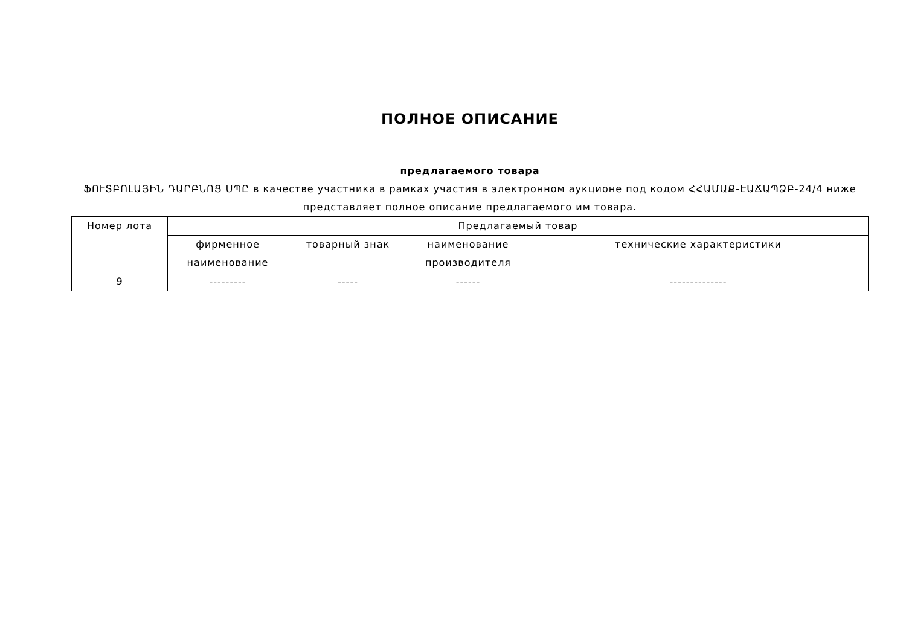ПОЛНОЕ ОПИСАНИЕ
предлагаемого товара
ՖՈՒՏԲՈԼԱՅԻՆ ԴԱՐԲՆՈՑ ՍՊԸ в качестве участника в рамках участия в электронном аукционе под кодом ՀՀԱՄԱՔ-ԷԱՃԱՊՁԲ-24/4 ниже представляет полное описание предлагаемого им товара.
| Номер лота | Предлагаемый товар | | | |
| --- | --- | --- | --- | --- |
| | фирменное наименование | товарный знак | наименование производителя | технические характеристики |
| 9 | --------- | ----- | ------ | -------------- |